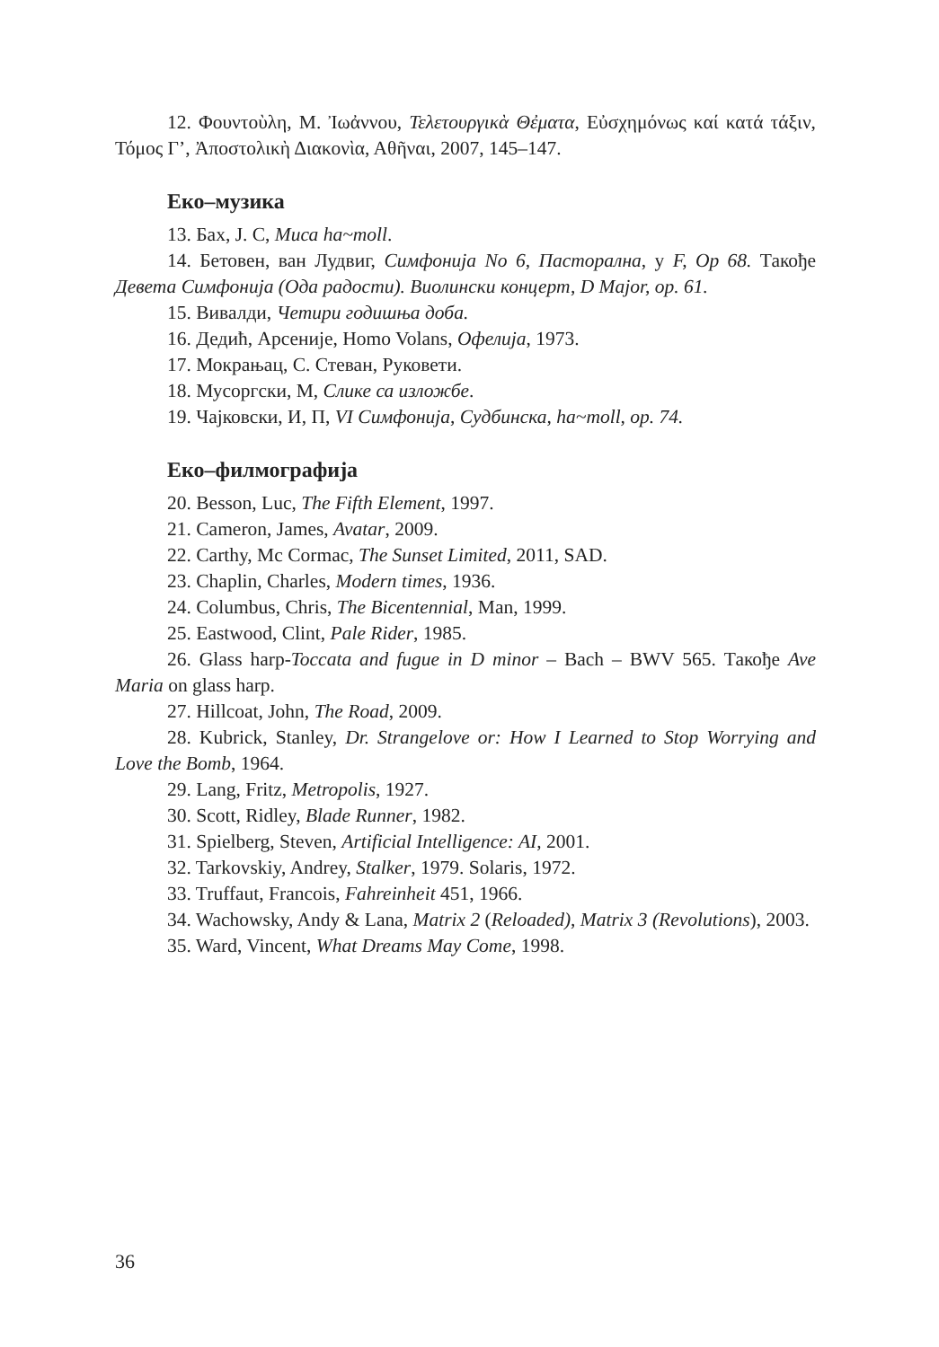12. Φουντοὺλη, Μ. Ἰωἀννου, Τελετουργικὰ Θἐματα, Εὐσχημόνως καί κατά τάξιν, Τόμος Γ’, Ἀποστολικὴ Διακονὶα, Αθῆναι, 2007, 145–147.
Еко–музика
13. Бах, Ј. С, Миса ha~moll.
14. Бетовен, ван Лудвиг, Симфонија No 6, Пасторална, у F, Op 68. Такође Девета Симфонија (Ода радости). Виолински концерт, D Major, op. 61.
15. Вивалди, Четири годишња доба.
16. Дедић, Арсеније, Homo Volans, Офелија, 1973.
17. Мокрањац, С. Стеван, Руковети.
18. Мусоргски, М, Слике са изложбе.
19. Чајковски, И, П, VI Симфонија, Судбинска, ha~moll, op. 74.
Еко–филмографија
20. Besson, Luc, The Fifth Element, 1997.
21. Cameron, James, Avatar, 2009.
22. Carthy, Mc Cormac, The Sunset Limited, 2011, SAD.
23. Chaplin, Charles, Modern times, 1936.
24. Columbus, Chris, The Bicentennial, Man, 1999.
25. Eastwood, Clint, Pale Rider, 1985.
26. Glass harp-Toccata and fugue in D minor – Bach – BWV 565. Такође Ave Maria on glass harp.
27. Hillcoat, John, The Road, 2009.
28. Kubrick, Stanley, Dr. Strangelove or: How I Learned to Stop Worrying and Love the Bomb, 1964.
29. Lang, Fritz, Metropolis, 1927.
30. Scott, Ridley, Blade Runner, 1982.
31. Spielberg, Steven, Artificial Intelligence: AI, 2001.
32. Tarkovskiy, Andrey, Stalker, 1979. Solaris, 1972.
33. Truffaut, Francois, Fahreinheit 451, 1966.
34. Wachowsky, Andy & Lana, Matrix 2 (Reloaded), Matrix 3 (Revolutions), 2003.
35. Ward, Vincent, What Dreams May Come, 1998.
36